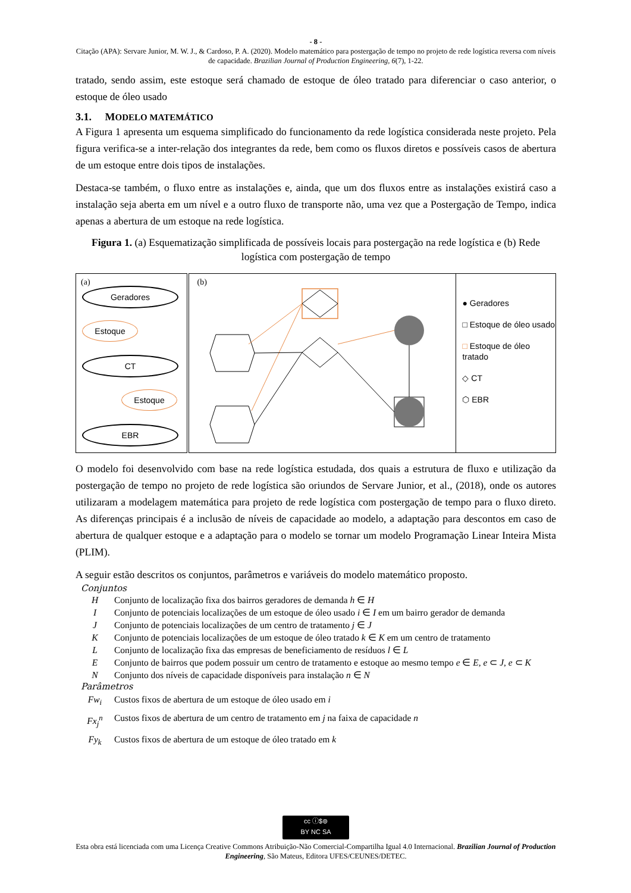- 8 -
Citação (APA): Servare Junior, M. W. J., & Cardoso, P. A. (2020). Modelo matemático para postergação de tempo no projeto de rede logística reversa com níveis de capacidade. Brazilian Journal of Production Engineering, 6(7), 1-22.
tratado, sendo assim, este estoque será chamado de estoque de óleo tratado para diferenciar o caso anterior, o estoque de óleo usado
3.1. MODELO MATEMÁTICO
A Figura 1 apresenta um esquema simplificado do funcionamento da rede logística considerada neste projeto. Pela figura verifica-se a inter-relação dos integrantes da rede, bem como os fluxos diretos e possíveis casos de abertura de um estoque entre dois tipos de instalações.
Destaca-se também, o fluxo entre as instalações e, ainda, que um dos fluxos entre as instalações existirá caso a instalação seja aberta em um nível e a outro fluxo de transporte não, uma vez que a Postergação de Tempo, indica apenas a abertura de um estoque na rede logística.
Figura 1. (a) Esquematização simplificada de possíveis locais para postergação na rede logística e (b) Rede logística com postergação de tempo
(a)
Geradores
Estoque
CT
Estoque
EBR
(b)
● Geradores
□ Estoque de óleo usado
□ Estoque de óleo tratado
◇ CT
⬡ EBR
O modelo foi desenvolvido com base na rede logística estudada, dos quais a estrutura de fluxo e utilização da postergação de tempo no projeto de rede logística são oriundos de Servare Junior, et al., (2018), onde os autores utilizaram a modelagem matemática para projeto de rede logística com postergação de tempo para o fluxo direto. As diferenças principais é a inclusão de níveis de capacidade ao modelo, a adaptação para descontos em caso de abertura de qualquer estoque e a adaptação para o modelo se tornar um modelo Programação Linear Inteira Mista (PLIM).
A seguir estão descritos os conjuntos, parâmetros e variáveis do modelo matemático proposto.
Conjuntos
| H | Conjunto de localização fixa dos bairros geradores de demanda h ∈ H |
| I | Conjunto de potenciais localizações de um estoque de óleo usado i ∈ I em um bairro gerador de demanda |
| J | Conjunto de potenciais localizações de um centro de tratamento j ∈ J |
| K | Conjunto de potenciais localizações de um estoque de óleo tratado k ∈ K em um centro de tratamento |
| L | Conjunto de localização fixa das empresas de beneficiamento de resíduos l ∈ L |
| E | Conjunto de bairros que podem possuir um centro de tratamento e estoque ao mesmo tempo e ∈ E , e ⊂ J , e ⊂ K |
| N | Conjunto dos níveis de capacidade disponíveis para instalação n ∈ N |
Parâmetros
| Fw<sub>i</sub> | Custos fixos de abertura de um estoque de óleo usado em i |
| Fx<sub>j</sub><sup>n</sup> | Custos fixos de abertura de um centro de tratamento em j na faixa de capacidade n |
| Fy<sub>k</sub> | Custos fixos de abertura de um estoque de óleo tratado em k |
cc ⓘ$⊚
BY NC SA
Esta obra está licenciada com uma Licença Creative Commons Atribuição-Não Comercial-Compartilha Igual 4.0 Internacional. Brazilian Journal of Production Engineering, São Mateus, Editora UFES/CEUNES/DETEC.